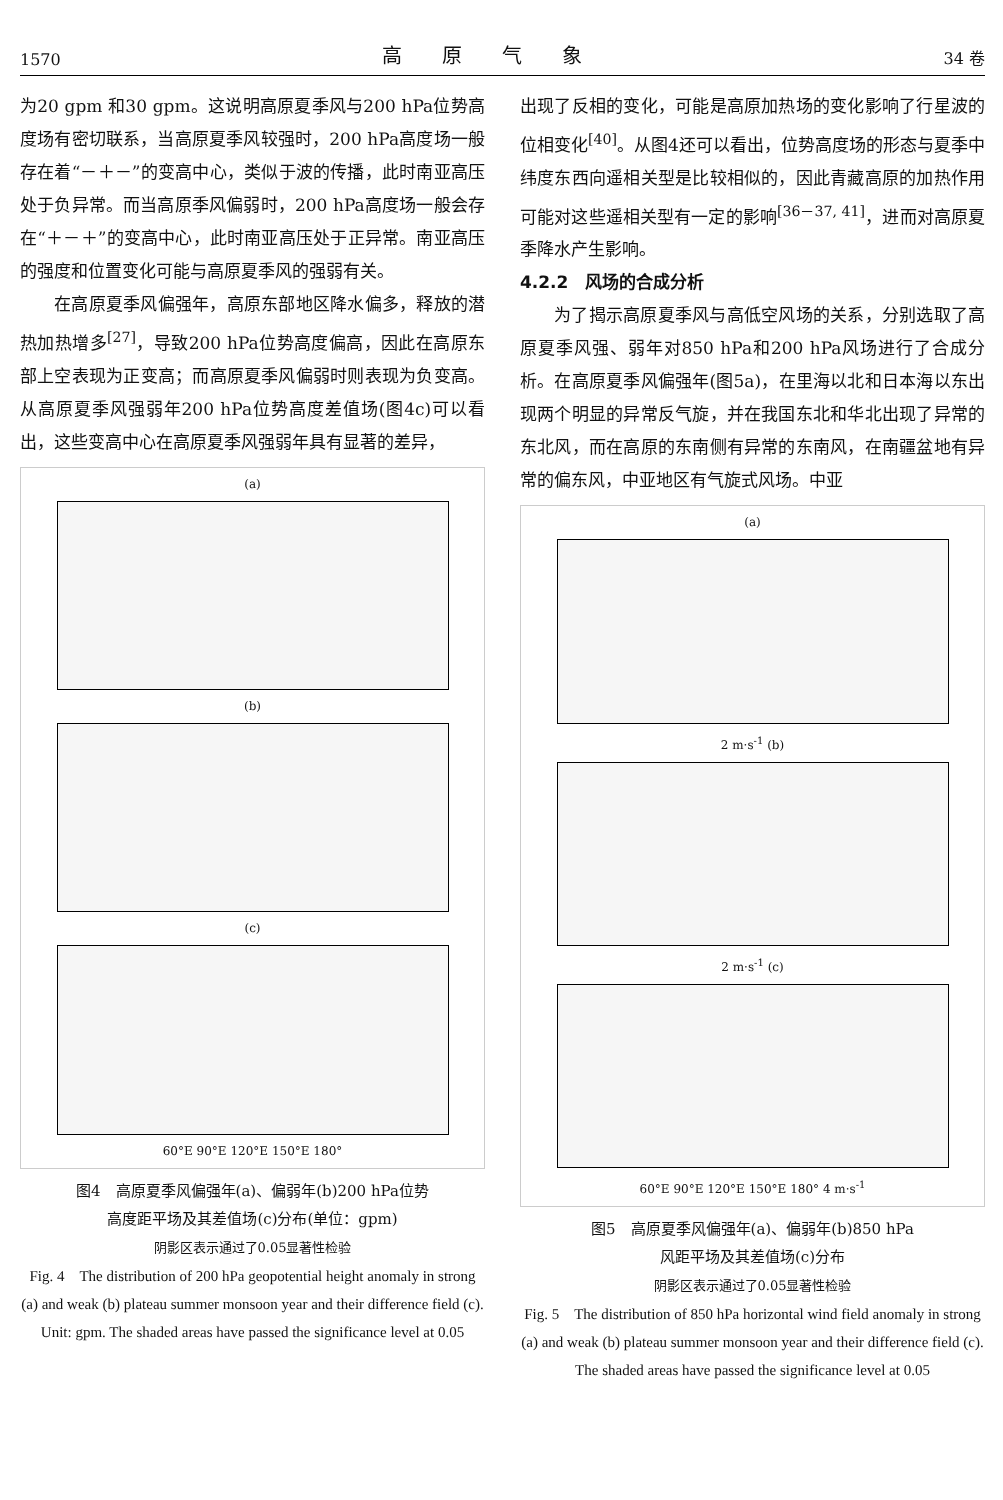1570 高原气象 34 卷
为20 gpm 和30 gpm。这说明高原夏季风与200 hPa位势高度场有密切联系，当高原夏季风较强时，200 hPa高度场一般存在着“－＋－”的变高中心，类似于波的传播，此时南亚高压处于负异常。而当高原季风偏弱时，200 hPa高度场一般会存在“＋－＋”的变高中心，此时南亚高压处于正异常。南亚高压的强度和位置变化可能与高原夏季风的强弱有关。
在高原夏季风偏强年，高原东部地区降水偏多，释放的潜热加热增多<sup>[27]</sup>，导致200 hPa位势高度偏高，因此在高原东部上空表现为正变高；而高原夏季风偏弱时则表现为负变高。从高原夏季风强弱年200 hPa位势高度差值场(图4c)可以看出，这些变高中心在高原夏季风强弱年具有显著的差异，
(a)
(b)
(c)
60°E 90°E 120°E 150°E 180°
图4　高原夏季风偏强年(a)、偏弱年(b)200 hPa位势
高度距平场及其差值场(c)分布(单位：gpm)
阴影区表示通过了0.05显著性检验
Fig. 4　The distribution of 200 hPa geopotential height anomaly in strong (a) and weak (b) plateau summer monsoon year and their difference field (c). Unit: gpm. The shaded areas have passed the significance level at 0.05
出现了反相的变化，可能是高原加热场的变化影响了行星波的位相变化<sup>[40]</sup>。从图4还可以看出，位势高度场的形态与夏季中纬度东西向遥相关型是比较相似的，因此青藏高原的加热作用可能对这些遥相关型有一定的影响<sup>[36－37, 41]</sup>，进而对高原夏季降水产生影响。
4.2.2　风场的合成分析
为了揭示高原夏季风与高低空风场的关系，分别选取了高原夏季风强、弱年对850 hPa和200 hPa风场进行了合成分析。在高原夏季风偏强年(图5a)，在里海以北和日本海以东出现两个明显的异常反气旋，并在我国东北和华北出现了异常的东北风，而在高原的东南侧有异常的东南风，在南疆盆地有异常的偏东风，中亚地区有气旋式风场。中亚
(a)
2 m·s<sup>-1</sup> (b)
2 m·s<sup>-1</sup> (c)
60°E 90°E 120°E 150°E 180° 4 m·s<sup>-1</sup>
图5　高原夏季风偏强年(a)、偏弱年(b)850 hPa
风距平场及其差值场(c)分布
阴影区表示通过了0.05显著性检验
Fig. 5　The distribution of 850 hPa horizontal wind field anomaly in strong (a) and weak (b) plateau summer monsoon year and their difference field (c). The shaded areas have passed the significance level at 0.05